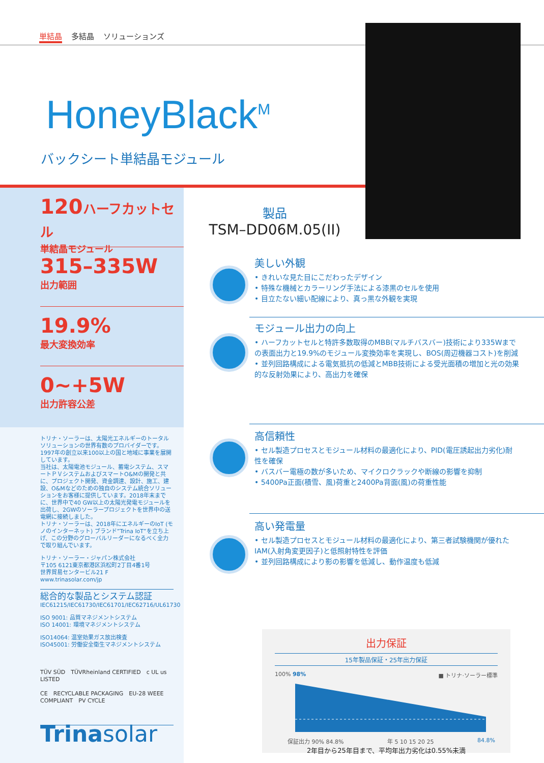単結晶 多結晶 ソリューションズ
HoneyBlack<sup>M</sup>
バックシート単結晶モジュール
120ハーフカットセル
単結晶モジュール
315–335W
出力範囲
19.9%
最大変換効率
0~+5W
出力許容公差
トリナ・ソーラーは、太陽光エネルギーのトータルソリューションの世界有数のプロバイダーです。1997年の創立以来100以上の国と地域に事業を展開しています。
当社は、太陽電池モジュール、蓄電システム、スマートＰＶシステムおよびスマートO&Mの開発と共に、プロジェクト開発、資金調達、設計、施工、建設、O&Mなどのための独自のシステム統合ソリューションをお客様に提供しています。2018年末までに、世界中で40 GW以上の太陽光発電モジュールを出荷し、2GWのソーラープロジェクトを世界中の送電網に接続しました。
トリナ・ソーラーは、2018年にエネルギーのIoT (モノのインターネット) ブランド”Trina IoT”を立ち上げ、この分野のグローバルリーダーになるべく全力で取り組んでいます。
トリナ・ソーラー・ジャパン株式会社
〒105 6121東京都港区浜松町2丁目4番1号
世界貿易センタービル21 F
www.trinasolar.com/jp
総合的な製品とシステム認証
IEC61215/IEC61730/IEC61701/IEC62716/UL61730
ISO 9001: 品質マネジメントシステム
ISO 14001: 環境マネジメントシステム
ISO14064: 温室効果ガス放出検査
ISO45001: 労働安全衛生マネジメントシステム
TÜV SÜD　TÜVRheinland CERTIFIED　c UL us LISTED
CE　RECYCLABLE PACKAGING　EU-28 WEEE COMPLIANT　PV CYCLE
Trinasolar
製品
TSM–DD06M.05(II)
美しい外観
• きれいな見た目にこだわったデザイン
• 特殊な機械とカラーリング手法による漆黒のセルを使用
• 目立たない細い配線により、真っ黒な外観を実現
モジュール出力の向上
• ハーフカットセルと特許多数取得のMBB(マルチバスバー)技術により335Wまでの表面出力と19.9%のモジュール変換効率を実現し、BOS(周辺機器コスト)を削減
• 並列回路構成による電気抵抗の低減とMBB技術による受光面積の増加と光の効果的な反射効果により、高出力を確保
高信頼性
• セル製造プロセスとモジュール材料の最適化により、PID(電圧誘起出力劣化)耐性を確保
• バスバー電極の数が多いため、マイクロクラックや断線の影響を抑制
• 5400Pa正面(積雪、風)荷重と2400Pa背面(風)の荷重性能
高い発電量
• セル製造プロセスとモジュール材料の最適化により、第三者試験機関が優れたIAM(入射角変更因子)と低照射特性を評価
• 並列回路構成により影の影響を低減し、動作温度も低減
出力保証
15年製品保証・25年出力保証
100% 98% ■ トリナ·ソーラー標準
保証出力 90% 84.8% 年 5 10 15 20 25 84.8%
2年目から25年目まで、平均年出力劣化は0.55%未満